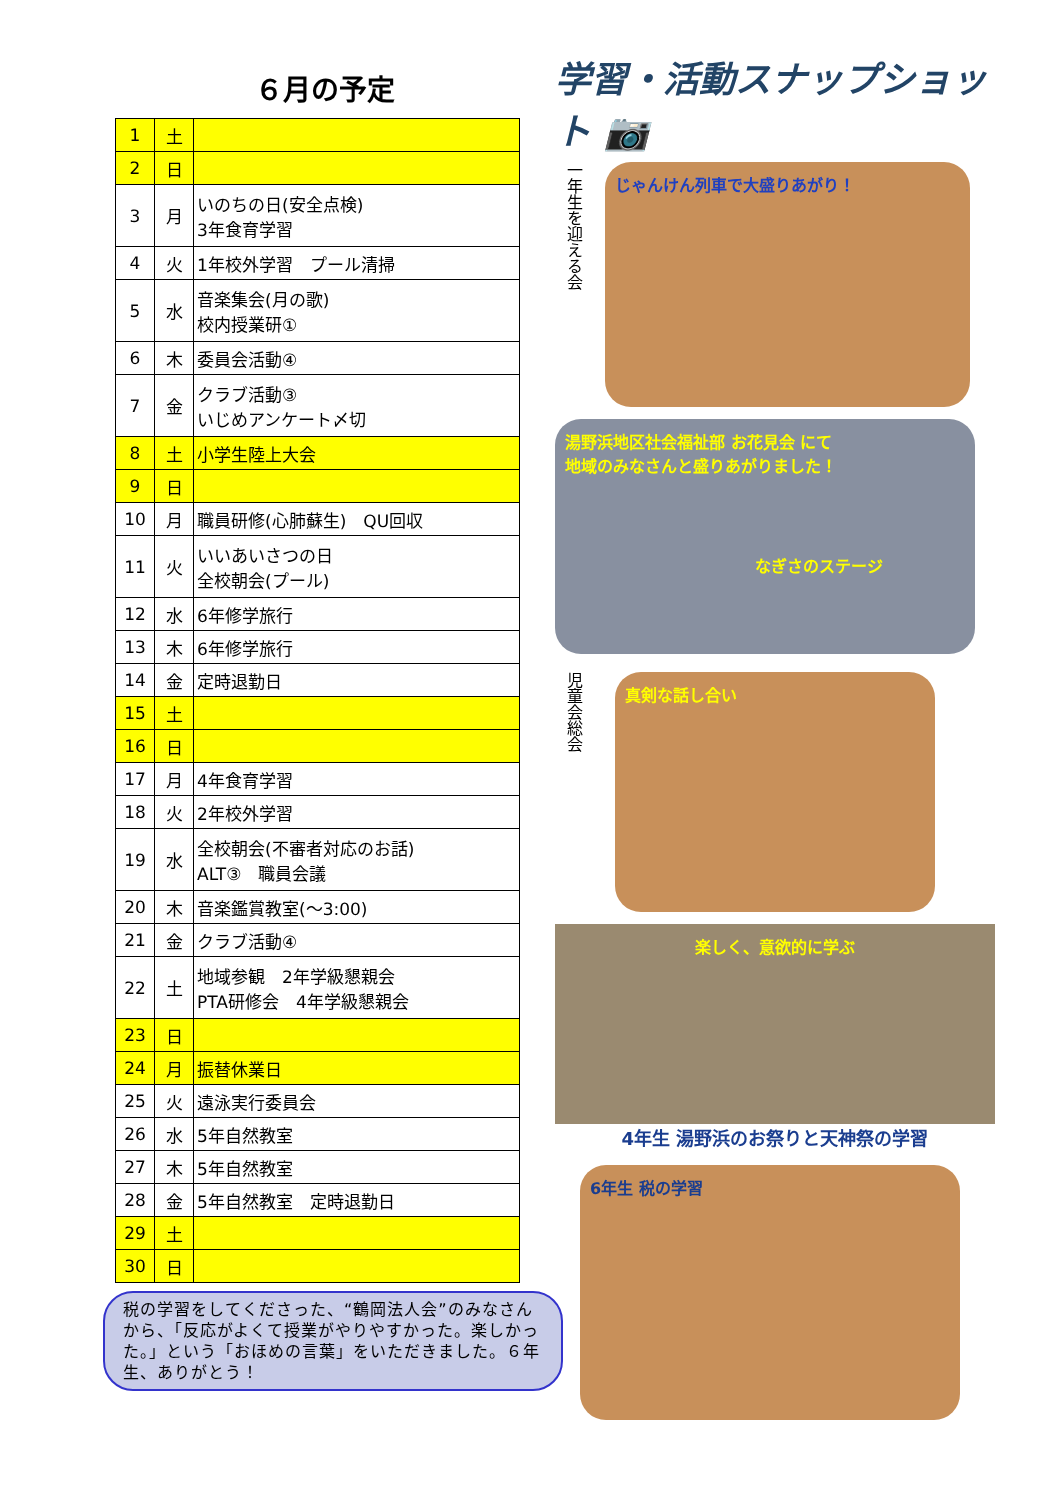６月の予定
| 1 | 土 | |
| 2 | 日 | |
| 3 | 月 | いのちの日(安全点検) 3年食育学習 |
| 4 | 火 | 1年校外学習 プール清掃 |
| 5 | 水 | 音楽集会(月の歌) 校内授業研① |
| 6 | 木 | 委員会活動④ |
| 7 | 金 | クラブ活動③ いじめアンケート〆切 |
| 8 | 土 | 小学生陸上大会 |
| 9 | 日 | |
| 10 | 月 | 職員研修(心肺蘇生) QU回収 |
| 11 | 火 | いいあいさつの日 全校朝会(プール) |
| 12 | 水 | 6年修学旅行 |
| 13 | 木 | 6年修学旅行 |
| 14 | 金 | 定時退勤日 |
| 15 | 土 | |
| 16 | 日 | |
| 17 | 月 | 4年食育学習 |
| 18 | 火 | 2年校外学習 |
| 19 | 水 | 全校朝会(不審者対応のお話) ALT③ 職員会議 |
| 20 | 木 | 音楽鑑賞教室(～3:00) |
| 21 | 金 | クラブ活動④ |
| 22 | 土 | 地域参観 2年学級懇親会 PTA研修会 4年学級懇親会 |
| 23 | 日 | |
| 24 | 月 | 振替休業日 |
| 25 | 火 | 遠泳実行委員会 |
| 26 | 水 | 5年自然教室 |
| 27 | 木 | 5年自然教室 |
| 28 | 金 | 5年自然教室 定時退勤日 |
| 29 | 土 | |
| 30 | 日 | |
税の学習をしてくださった、“鶴岡法人会”のみなさんから、「反応がよくて授業がやりやすかった。楽しかった。」という「おほめの言葉」をいただきました。６年生、ありがとう！
学習・活動スナップショット 📷
一年生を迎える会
じゃんけん列車で大盛りあがり！
湯野浜地区社会福祉部 お花見会 にて
地域のみなさんと盛りあがりました！
なぎさのステージ
児童会総会
真剣な話し合い
楽しく、意欲的に学ぶ
4年生 湯野浜のお祭りと天神祭の学習
6年生 税の学習